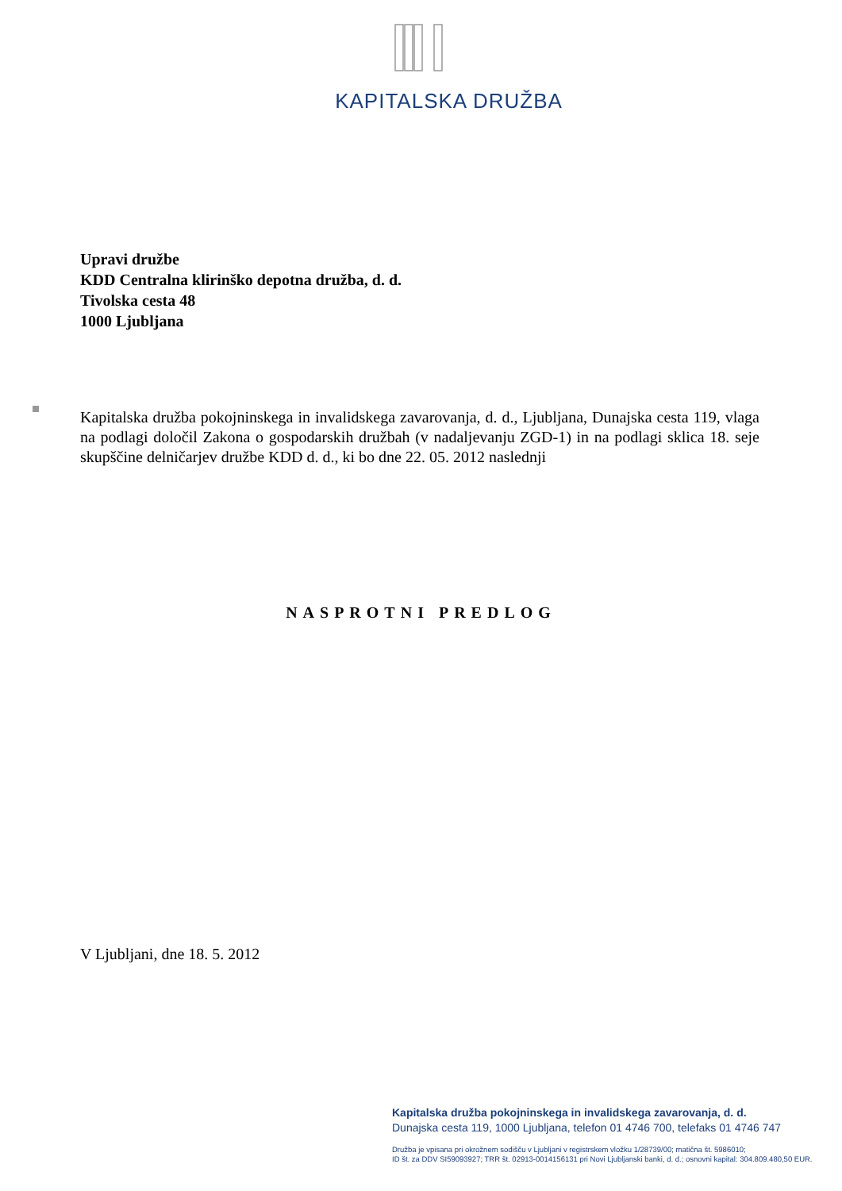KAPITALSKA DRUŽBA
Upravi družbe
KDD Centralna klirinško depotna družba, d. d.
Tivolska cesta 48
1000 Ljubljana
Kapitalska družba pokojninskega in invalidskega zavarovanja, d. d., Ljubljana, Dunajska cesta 119, vlaga na podlagi določil Zakona o gospodarskih družbah (v nadaljevanju ZGD-1) in na podlagi sklica 18. seje skupščine delničarjev družbe KDD d. d., ki bo dne 22. 05. 2012 naslednji
NASPROTNI PREDLOG
V Ljubljani, dne 18. 5. 2012
Kapitalska družba pokojninskega in invalidskega zavarovanja, d. d.
Dunajska cesta 119, 1000 Ljubljana, telefon 01 4746 700, telefaks 01 4746 747
Družba je vpisana pri okrožnem sodišču v Ljubljani v registrskem vložku 1/28739/00; matična št. 5986010;
ID št. za DDV SI59093927; TRR št. 02913-0014156131 pri Novi Ljubljanski banki, d. d.; osnovni kapital: 304.809.480,50 EUR.